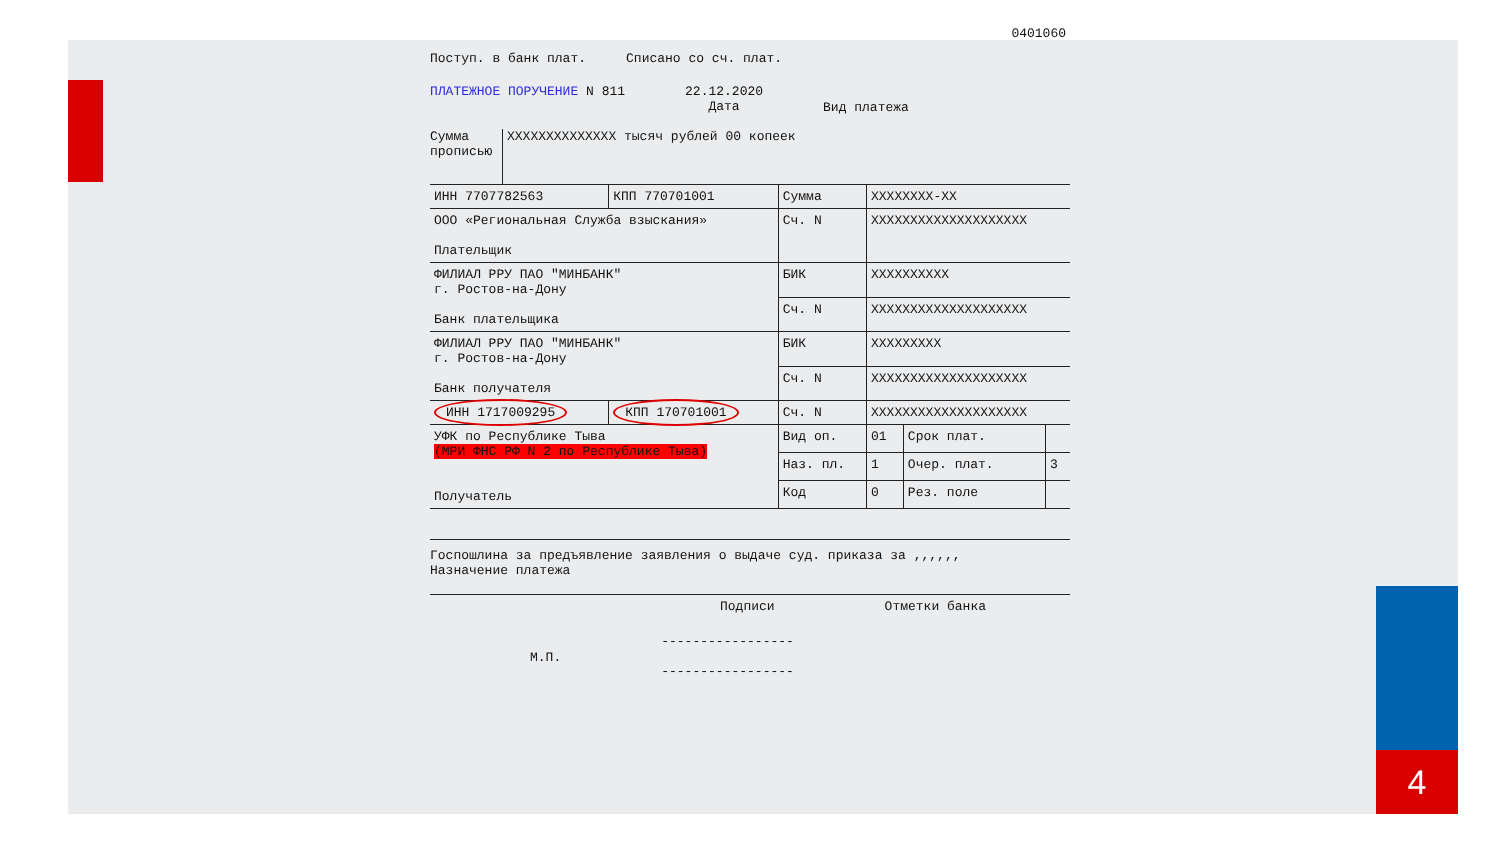4
0401060
Поступ. в банк плат. Списано со сч. плат.
ПЛАТЕЖНОЕ ПОРУЧЕНИЕ N 811 22.12.2020
Дата Вид платежа
Сумма прописью XXXXXXXXXXXXXX тысяч рублей 00 копеек
| ИНН 7707782563 | КПП 770701001 | Сумма | XXXXXXXX-XX | | |
| ООО «Региональная Служба взыскания» Плательщик | | Сч. N | XXXXXXXXXXXXXXXXXXXX | | |
| ФИЛИАЛ РРУ ПАО "МИНБАНК" г. Ростов-на-Дону Банк плательщика | | БИК | XXXXXXXXXX | | |
| | | Сч. N | XXXXXXXXXXXXXXXXXXXX | | |
| ФИЛИАЛ РРУ ПАО "МИНБАНК" г. Ростов-на-Дону Банк получателя | | БИК | XXXXXXXXX | | |
| | | Сч. N | XXXXXXXXXXXXXXXXXXXX | | |
| ИНН 1717009295 | КПП 170701001 | Сч. N | XXXXXXXXXXXXXXXXXXXX | | |
| УФК по Республике Тыва (МРИ ФНС РФ N 2 по Республике Тыва) Получатель | | Вид оп. | 01 | Срок плат. | |
| | | Наз. пл. | 1 | Очер. плат. | 3 |
| | | Код | 0 | Рез. поле | |
Госпошлина за предъявление заявления о выдаче суд. приказа за ,,,,,,
Назначение платежа
Подписи Отметки банка
М.П. -----------------
-----------------